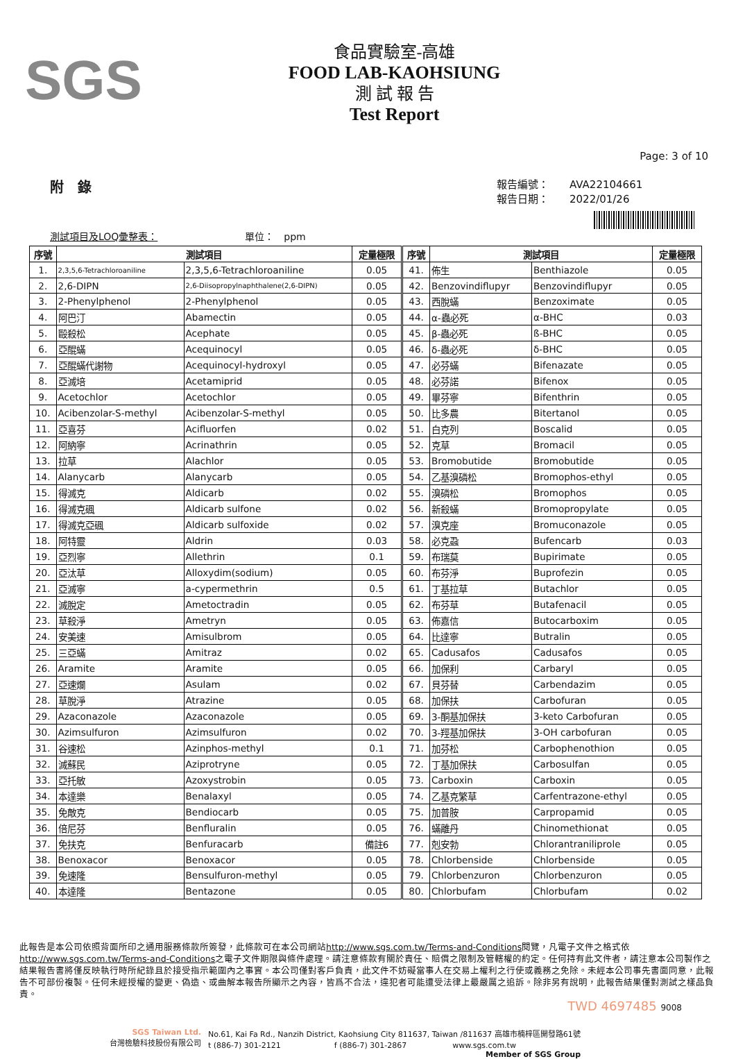SGS
食品實驗室-高雄
FOOD LAB-KAOHSIUNG
測 試 報 告
Test Report
Page: 3 of 10
附　錄
報告編號：　　AVA22104661
報告日期：　　2022/01/26
測試項目及LOQ彙整表：　　　　　　　　　單位：　ppm
| 序號 | 測試項目 | | 定量極限 | 序號 | 測試項目 | | 定量極限 |
| --- | --- | --- | --- | --- | --- | --- | --- |
| 1. | 2,3,5,6-Tetrachloroaniline | 2,3,5,6-Tetrachloroaniline | 0.05 | 41. | 佈生 | Benthiazole | 0.05 |
| 2. | 2,6-DIPN | 2,6-Diisopropylnaphthalene(2,6-DIPN) | 0.05 | 42. | Benzovindiflupyr | Benzovindiflupyr | 0.05 |
| 3. | 2-Phenylphenol | 2-Phenylphenol | 0.05 | 43. | 西脫蟎 | Benzoximate | 0.05 |
| 4. | 阿巴汀 | Abamectin | 0.05 | 44. | α-蟲必死 | α-BHC | 0.03 |
| 5. | 毆殺松 | Acephate | 0.05 | 45. | β-蟲必死 | ß-BHC | 0.05 |
| 6. | 亞醌蟎 | Acequinocyl | 0.05 | 46. | δ-蟲必死 | δ-BHC | 0.05 |
| 7. | 亞醌蟎代謝物 | Acequinocyl-hydroxyl | 0.05 | 47. | 必芬蟎 | Bifenazate | 0.05 |
| 8. | 亞滅培 | Acetamiprid | 0.05 | 48. | 必芬諾 | Bifenox | 0.05 |
| 9. | Acetochlor | Acetochlor | 0.05 | 49. | 畢芬寧 | Bifenthrin | 0.05 |
| 10. | Acibenzolar-S-methyl | Acibenzolar-S-methyl | 0.05 | 50. | 比多農 | Bitertanol | 0.05 |
| 11. | 亞喜芬 | Acifluorfen | 0.02 | 51. | 白克列 | Boscalid | 0.05 |
| 12. | 阿納寧 | Acrinathrin | 0.05 | 52. | 克草 | Bromacil | 0.05 |
| 13. | 拉草 | Alachlor | 0.05 | 53. | Bromobutide | Bromobutide | 0.05 |
| 14. | Alanycarb | Alanycarb | 0.05 | 54. | 乙基溴磷松 | Bromophos-ethyl | 0.05 |
| 15. | 得滅克 | Aldicarb | 0.02 | 55. | 溴磷松 | Bromophos | 0.05 |
| 16. | 得滅克碸 | Aldicarb sulfone | 0.02 | 56. | 新殺蟎 | Bromopropylate | 0.05 |
| 17. | 得滅克亞碸 | Aldicarb sulfoxide | 0.02 | 57. | 溴克座 | Bromuconazole | 0.05 |
| 18. | 阿特靈 | Aldrin | 0.03 | 58. | 必克蝨 | Bufencarb | 0.03 |
| 19. | 亞烈寧 | Allethrin | 0.1 | 59. | 布瑞莫 | Bupirimate | 0.05 |
| 20. | 亞汰草 | Alloxydim(sodium) | 0.05 | 60. | 布芬淨 | Buprofezin | 0.05 |
| 21. | 亞滅寧 | a-cypermethrin | 0.5 | 61. | 丁基拉草 | Butachlor | 0.05 |
| 22. | 滅脫定 | Ametoctradin | 0.05 | 62. | 布芬草 | Butafenacil | 0.05 |
| 23. | 草殺淨 | Ametryn | 0.05 | 63. | 佈嘉信 | Butocarboxim | 0.05 |
| 24. | 安美速 | Amisulbrom | 0.05 | 64. | 比達寧 | Butralin | 0.05 |
| 25. | 三亞蟎 | Amitraz | 0.02 | 65. | Cadusafos | Cadusafos | 0.05 |
| 26. | Aramite | Aramite | 0.05 | 66. | 加保利 | Carbaryl | 0.05 |
| 27. | 亞速爛 | Asulam | 0.02 | 67. | 貝芬替 | Carbendazim | 0.05 |
| 28. | 草脫淨 | Atrazine | 0.05 | 68. | 加保扶 | Carbofuran | 0.05 |
| 29. | Azaconazole | Azaconazole | 0.05 | 69. | 3-酮基加保扶 | 3-keto Carbofuran | 0.05 |
| 30. | Azimsulfuron | Azimsulfuron | 0.02 | 70. | 3-羥基加保扶 | 3-OH carbofuran | 0.05 |
| 31. | 谷速松 | Azinphos-methyl | 0.1 | 71. | 加芬松 | Carbophenothion | 0.05 |
| 32. | 滅蘇民 | Aziprotryne | 0.05 | 72. | 丁基加保扶 | Carbosulfan | 0.05 |
| 33. | 亞托敏 | Azoxystrobin | 0.05 | 73. | Carboxin | Carboxin | 0.05 |
| 34. | 本達樂 | Benalaxyl | 0.05 | 74. | 乙基克繁草 | Carfentrazone-ethyl | 0.05 |
| 35. | 免敵克 | Bendiocarb | 0.05 | 75. | 加普胺 | Carpropamid | 0.05 |
| 36. | 倍尼芬 | Benfluralin | 0.05 | 76. | 蟎離丹 | Chinomethionat | 0.05 |
| 37. | 免扶克 | Benfuracarb | 備註6 | 77. | 剋安勃 | Chlorantraniliprole | 0.05 |
| 38. | Benoxacor | Benoxacor | 0.05 | 78. | Chlorbenside | Chlorbenside | 0.05 |
| 39. | 免速隆 | Bensulfuron-methyl | 0.05 | 79. | Chlorbenzuron | Chlorbenzuron | 0.05 |
| 40. | 本達隆 | Bentazone | 0.05 | 80. | Chlorbufam | Chlorbufam | 0.02 |
此報告是本公司依照背面所印之通用服務條款所簽發，此條款可在本公司網站http://www.sgs.com.tw/Terms-and-Conditions閱覽，凡電子文件之格式依http://www.sgs.com.tw/Terms-and-Conditions之電子文件期限與條件處理。請注意條款有關於責任、賠償之限制及管轄權的約定。任何持有此文件者，請注意本公司製作之結果報告書將僅反映執行時所紀錄且於接受指示範圍內之事實。本公司僅對客戶負責，此文件不妨礙當事人在交易上權利之行使或義務之免除。未經本公司事先書面同意，此報告不可部份複製。任何未經授權的變更、偽造、或曲解本報告所顯示之內容，皆爲不合法，違犯者可能遭受法律上最嚴厲之追訴。除非另有說明，此報告結果僅對測試之樣品負責。
TWD 4697485 9008
SGS Taiwan Ltd.
台灣檢驗科技股份有限公司
No.61, Kai Fa Rd., Nanzih District, Kaohsiung City 811637, Taiwan /811637 高雄市楠梓區開發路61號
t (886-7) 301-2121　　　　　　　f (886-7) 301-2867　　　　　　www.sgs.com.tw
Member of SGS Group